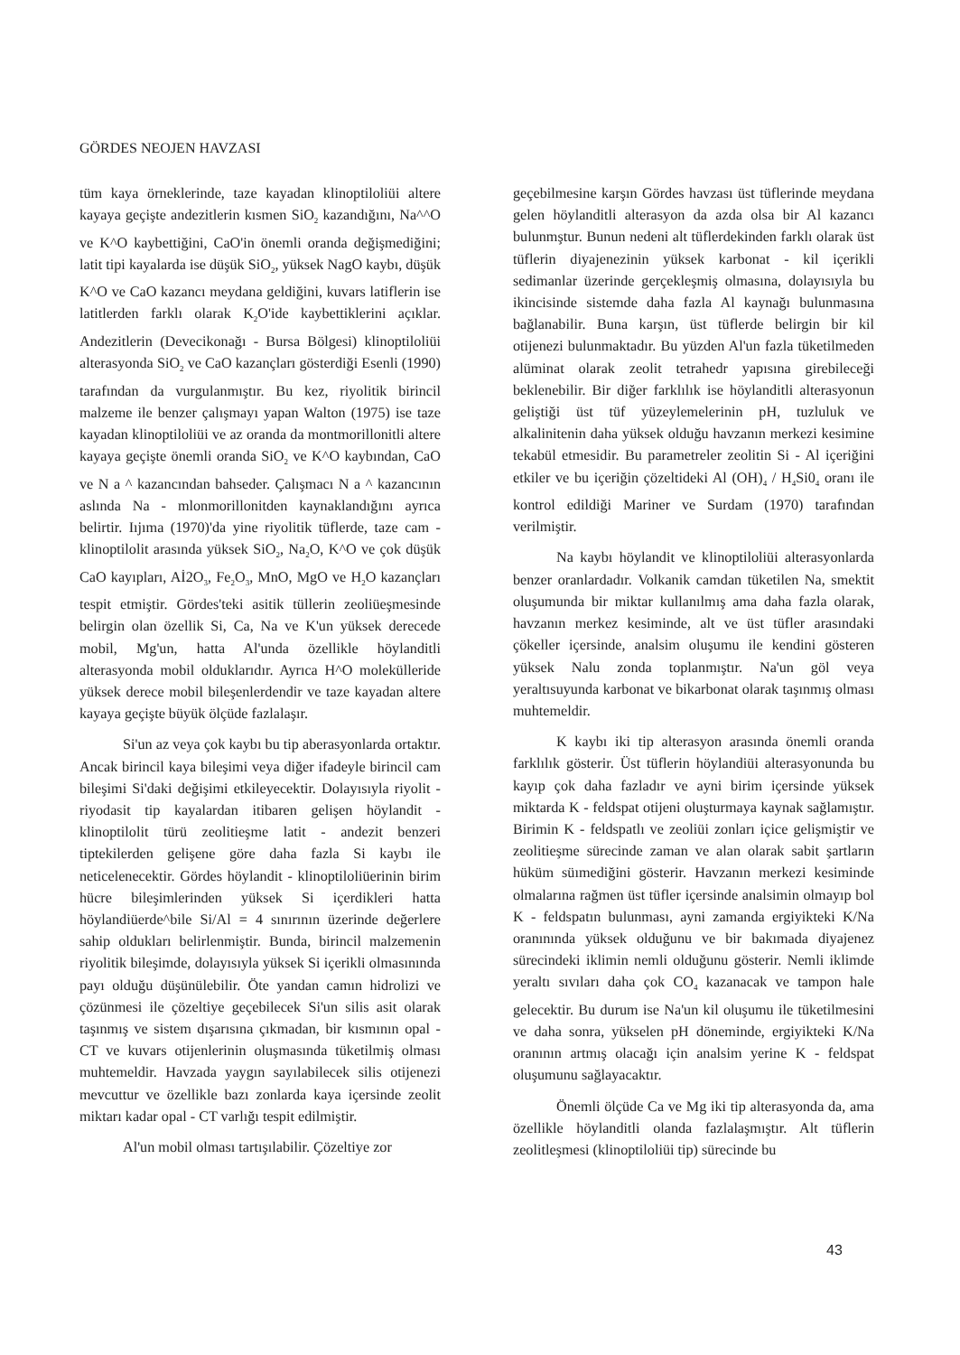GÖRDES NEOJEN HAVZASI
tüm kaya örneklerinde, taze kayadan klinoptiloliüi altere kayaya geçişte andezitlerin kısmen SiO<sub>2</sub> kazandığını, Na^^O ve K^O kaybettiğini, CaO'in önemli oranda değişmediğini; latit tipi kayalarda ise düşük SiO<sub>2</sub>, yüksek NagO kaybı, düşük K^O ve CaO kazancı meydana geldiğini, kuvars latiflerin ise latitlerden farklı olarak K<sub>2</sub>O'ide kaybettiklerini açıklar. Andezitlerin (Devecikonağı - Bursa Bölgesi) klinoptiloliüi alterasyonda SiO<sub>2</sub> ve CaO kazançları gösterdiği Esenli (1990) tarafından da vurgulanmıştır. Bu kez, riyolitik birincil malzeme ile benzer çalışmayı yapan Walton (1975) ise taze kayadan klinoptiloliüi ve az oranda da montmorillonitli altere kayaya geçişte önemli oranda SiO<sub>2</sub> ve K^O kaybından, CaO ve N a ^ kazancından bahseder. Çalışmacı N a ^ kazancının aslında Na - mlonmorillonitden kaynaklandığını ayrıca belirtir. Iıjıma (1970)'da yine riyolitik tüflerde, taze cam - klinoptilolit arasında yüksek SiO<sub>2</sub>, Na<sub>2</sub>O, K^O ve çok düşük CaO kayıpları, Aİ2O<sub>3</sub>, Fe<sub>2</sub>O<sub>3</sub>, MnO, MgO ve H<sub>2</sub>O kazançları tespit etmiştir. Gördes'teki asitik tüllerin zeoliüeşmesinde belirgin olan özellik Si, Ca, Na ve K'un yüksek derecede mobil, Mg'un, hatta Al'unda özellikle höylanditli alterasyonda mobil olduklarıdır. Ayrıca H^O molekülleride yüksek derece mobil bileşenlerdendir ve taze kayadan altere kayaya geçişte büyük ölçüde fazlalaşır.
Si'un az veya çok kaybı bu tip aberasyonlarda ortaktır. Ancak birincil kaya bileşimi veya diğer ifadeyle birincil cam bileşimi Si'daki değişimi etkileyecektir. Dolayısıyla riyolit - riyodasit tip kayalardan itibaren gelişen höylandit - klinoptilolit türü zeolitieşme latit - andezit benzeri tiptekilerden gelişene göre daha fazla Si kaybı ile neticelenecektir. Gördes höylandit - klinoptiloliüerinin birim hücre bileşimlerinden yüksek Si içerdikleri hatta höylandiüerde^bile Si/Al = 4 sınırının üzerinde değerlere sahip oldukları belirlenmiştir. Bunda, birincil malzemenin riyolitik bileşimde, dolayısıyla yüksek Si içerikli olmasınında payı olduğu düşünülebilir. Öte yandan camın hidrolizi ve çözünmesi ile çözeltiye geçebilecek Si'un silis asit olarak taşınmış ve sistem dışarısına çıkmadan, bir kısmının opal - CT ve kuvars otijenlerinin oluşmasında tüketilmiş olması muhtemeldir. Havzada yaygın sayılabilecek silis otijenezi mevcuttur ve özellikle bazı zonlarda kaya içersinde zeolit miktarı kadar opal - CT varlığı tespit edilmiştir.
Al'un mobil olması tartışılabilir. Çözeltiye zor
geçebilmesine karşın Gördes havzası üst tüflerinde meydana gelen höylanditli alterasyon da azda olsa bir Al kazancı bulunmştur. Bunun nedeni alt tüflerdekinden farklı olarak üst tüflerin diyajenezinin yüksek karbonat - kil içerikli sedimanlar üzerinde gerçekleşmiş olmasına, dolayısıyla bu ikincisinde sistemde daha fazla Al kaynağı bulunmasına bağlanabilir. Buna karşın, üst tüflerde belirgin bir kil otijenezi bulunmaktadır. Bu yüzden Al'un fazla tüketilmeden alüminat olarak zeolit tetrahedr yapısına girebileceği beklenebilir. Bir diğer farklılık ise höylanditli alterasyonun geliştiği üst tüf yüzeylemelerinin pH, tuzluluk ve alkalinitenin daha yüksek olduğu havzanın merkezi kesimine tekabül etmesidir. Bu parametreler zeolitin Si - Al içeriğini etkiler ve bu içeriğin çözeltideki Al (OH)<sub>4</sub> / H<sub>4</sub>Si0<sub>4</sub> oranı ile kontrol edildiği Mariner ve Surdam (1970) tarafından verilmiştir.
Na kaybı höylandit ve klinoptiloliüi alterasyonlarda benzer oranlardadır. Volkanik camdan tüketilen Na, smektit oluşumunda bir miktar kullanılmış ama daha fazla olarak, havzanın merkez kesiminde, alt ve üst tüfler arasındaki çökeller içersinde, analsim oluşumu ile kendini gösteren yüksek Nalu zonda toplanmıştır. Na'un göl veya yeraltısuyunda karbonat ve bikarbonat olarak taşınmış olması muhtemeldir.
K kaybı iki tip alterasyon arasında önemli oranda farklılık gösterir. Üst tüflerin höylandiüi alterasyonunda bu kayıp çok daha fazladır ve ayni birim içersinde yüksek miktarda K - feldspat otijeni oluşturmaya kaynak sağlamıştır. Birimin K - feldspatlı ve zeoliüi zonları içice gelişmiştir ve zeolitieşme sürecinde zaman ve alan olarak sabit şartların hüküm süımediğini gösterir. Havzanın merkezi kesiminde olmalarına rağmen üst tüfler içersinde analsimin olmayıp bol K - feldspatın bulunması, ayni zamanda ergiyikteki K/Na oranınında yüksek olduğunu ve bir bakımada diyajenez sürecindeki iklimin nemli olduğunu gösterir. Nemli iklimde yeraltı sıvıları daha çok CO<sub>4</sub> kazanacak ve tampon hale gelecektir. Bu durum ise Na'un kil oluşumu ile tüketilmesini ve daha sonra, yükselen pH döneminde, ergiyikteki K/Na oranının artmış olacağı için analsim yerine K - feldspat oluşumunu sağlayacaktır.
Önemli ölçüde Ca ve Mg iki tip alterasyonda da, ama özellikle höylanditli olanda fazlalaşmıştır. Alt tüflerin zeolitleşmesi (klinoptiloliüi tip) sürecinde bu
43